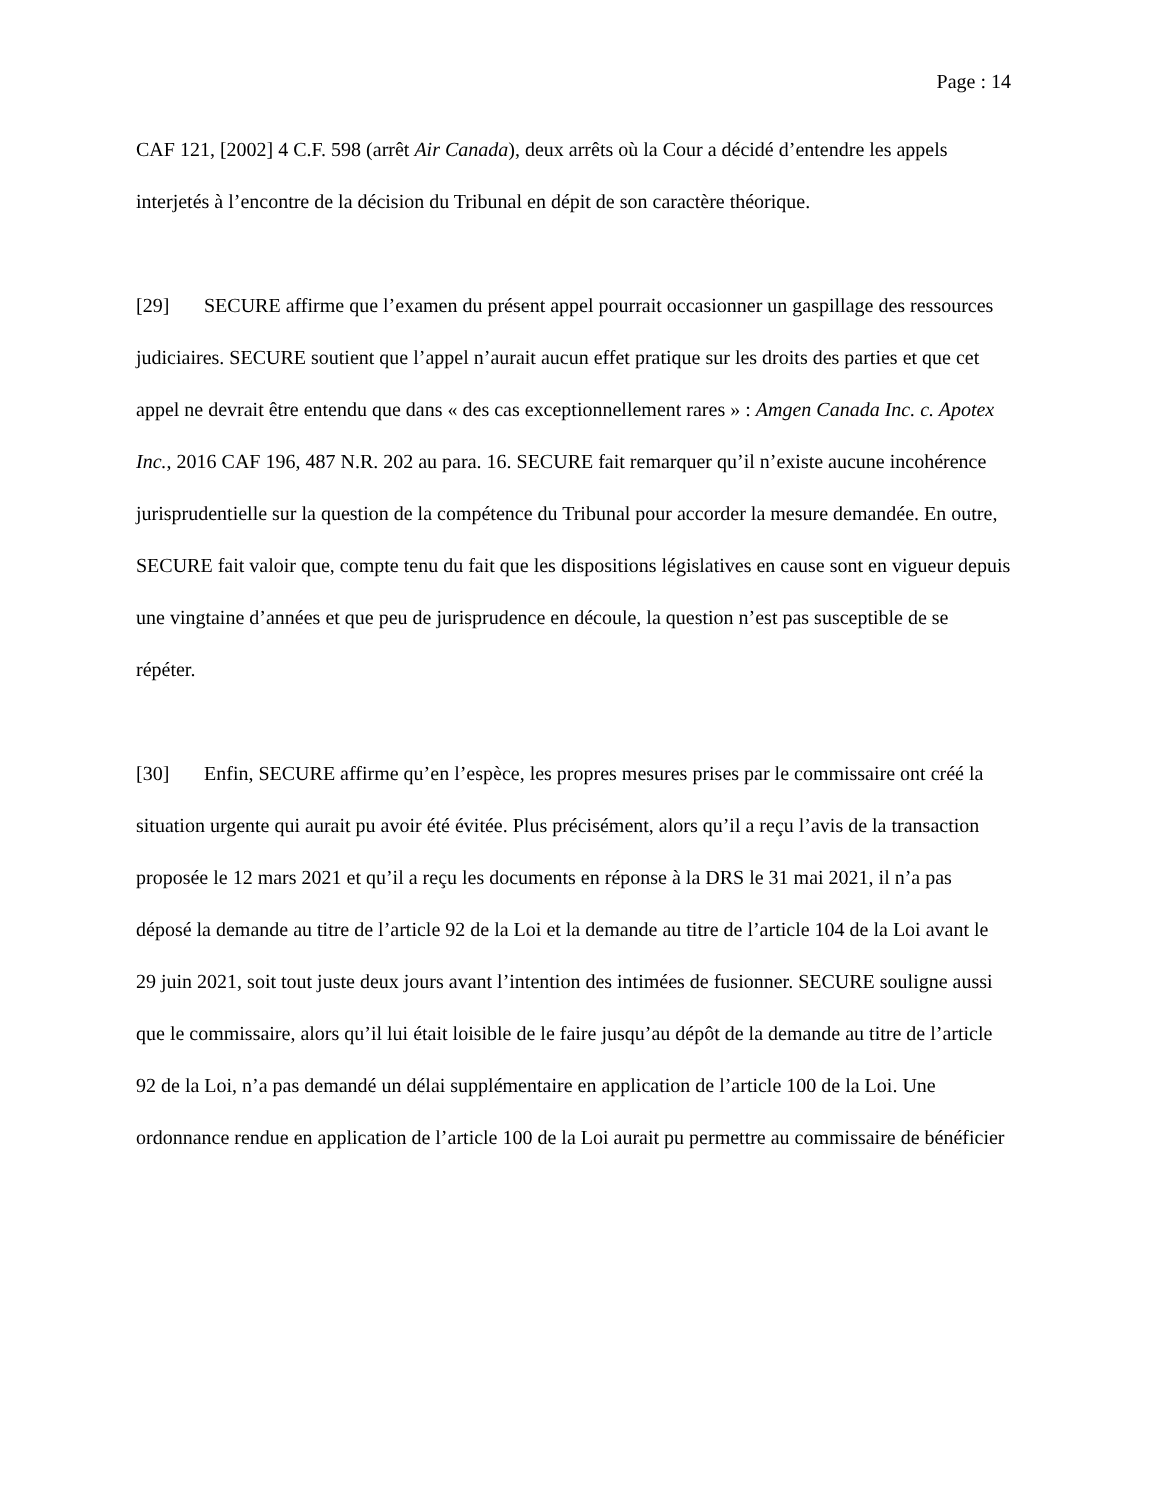Page : 14
CAF 121, [2002] 4 C.F. 598 (arrêt Air Canada), deux arrêts où la Cour a décidé d’entendre les appels interjetés à l’encontre de la décision du Tribunal en dépit de son caractère théorique.
[29] SECURE affirme que l’examen du présent appel pourrait occasionner un gaspillage des ressources judiciaires. SECURE soutient que l’appel n’aurait aucun effet pratique sur les droits des parties et que cet appel ne devrait être entendu que dans « des cas exceptionnellement rares » : Amgen Canada Inc. c. Apotex Inc., 2016 CAF 196, 487 N.R. 202 au para. 16. SECURE fait remarquer qu’il n’existe aucune incohérence jurisprudentielle sur la question de la compétence du Tribunal pour accorder la mesure demandée. En outre, SECURE fait valoir que, compte tenu du fait que les dispositions législatives en cause sont en vigueur depuis une vingtaine d’années et que peu de jurisprudence en découle, la question n’est pas susceptible de se répéter.
[30] Enfin, SECURE affirme qu’en l’espèce, les propres mesures prises par le commissaire ont créé la situation urgente qui aurait pu avoir été évitée. Plus précisément, alors qu’il a reçu l’avis de la transaction proposée le 12 mars 2021 et qu’il a reçu les documents en réponse à la DRS le 31 mai 2021, il n’a pas déposé la demande au titre de l’article 92 de la Loi et la demande au titre de l’article 104 de la Loi avant le 29 juin 2021, soit tout juste deux jours avant l’intention des intimées de fusionner. SECURE souligne aussi que le commissaire, alors qu’il lui était loisible de le faire jusqu’au dépôt de la demande au titre de l’article 92 de la Loi, n’a pas demandé un délai supplémentaire en application de l’article 100 de la Loi. Une ordonnance rendue en application de l’article 100 de la Loi aurait pu permettre au commissaire de bénéficier